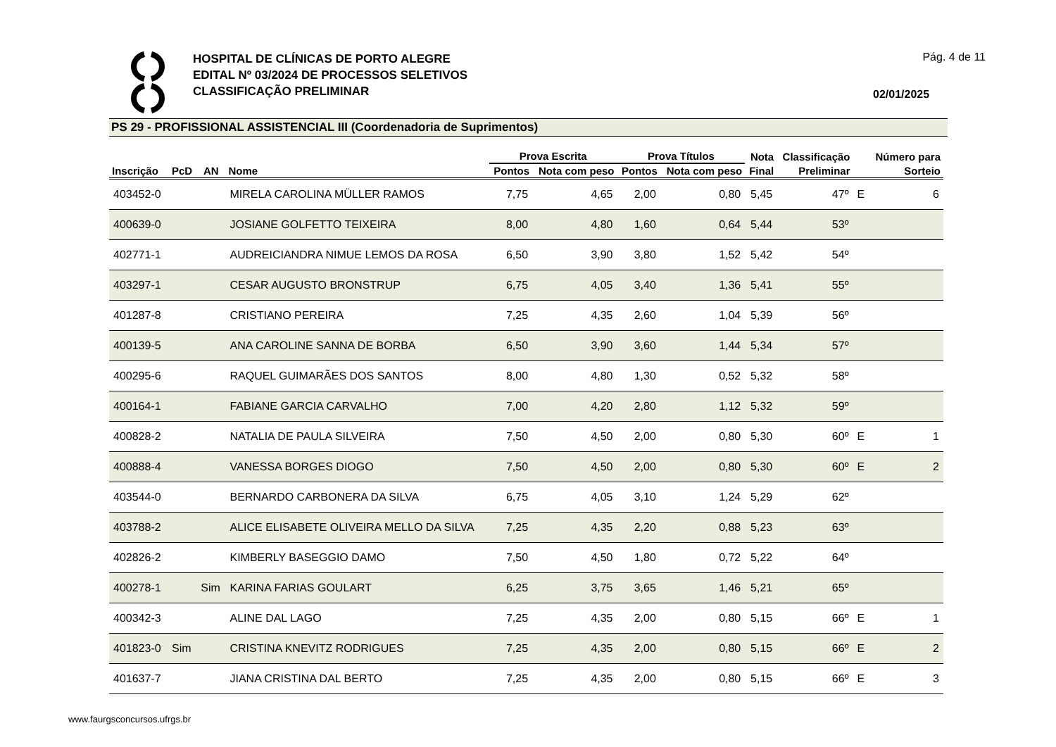HOSPITAL DE CLÍNICAS DE PORTO ALEGRE
EDITAL Nº 03/2024 DE PROCESSOS SELETIVOS
CLASSIFICAÇÃO PRELIMINAR
Pág. 4 de 11
02/01/2025
PS 29 - PROFISSIONAL ASSISTENCIAL III (Coordenadoria de Suprimentos)
| | | | | Prova Escrita | | Prova Títulos | | Nota | Classificação | | Número para |
| --- | --- | --- | --- | --- | --- | --- | --- | --- | --- | --- | --- |
| Inscrição | PcD | AN | Nome | Pontos | Nota com peso | Pontos | Nota com peso | Final | Preliminar | | Sorteio |
| 403452-0 | | | MIRELA CAROLINA MÜLLER RAMOS | 7,75 | 4,65 | 2,00 | 0,80 | 5,45 | 47º | E | 6 |
| 400639-0 | | | JOSIANE GOLFETTO TEIXEIRA | 8,00 | 4,80 | 1,60 | 0,64 | 5,44 | 53º | | |
| 402771-1 | | | AUDREICIANDRA NIMUE LEMOS DA ROSA | 6,50 | 3,90 | 3,80 | 1,52 | 5,42 | 54º | | |
| 403297-1 | | | CESAR AUGUSTO BRONSTRUP | 6,75 | 4,05 | 3,40 | 1,36 | 5,41 | 55º | | |
| 401287-8 | | | CRISTIANO PEREIRA | 7,25 | 4,35 | 2,60 | 1,04 | 5,39 | 56º | | |
| 400139-5 | | | ANA CAROLINE SANNA DE BORBA | 6,50 | 3,90 | 3,60 | 1,44 | 5,34 | 57º | | |
| 400295-6 | | | RAQUEL GUIMARÃES DOS SANTOS | 8,00 | 4,80 | 1,30 | 0,52 | 5,32 | 58º | | |
| 400164-1 | | | FABIANE GARCIA CARVALHO | 7,00 | 4,20 | 2,80 | 1,12 | 5,32 | 59º | | |
| 400828-2 | | | NATALIA DE PAULA SILVEIRA | 7,50 | 4,50 | 2,00 | 0,80 | 5,30 | 60º | E | 1 |
| 400888-4 | | | VANESSA BORGES DIOGO | 7,50 | 4,50 | 2,00 | 0,80 | 5,30 | 60º | E | 2 |
| 403544-0 | | | BERNARDO CARBONERA DA SILVA | 6,75 | 4,05 | 3,10 | 1,24 | 5,29 | 62º | | |
| 403788-2 | | | ALICE ELISABETE OLIVEIRA MELLO DA SILVA | 7,25 | 4,35 | 2,20 | 0,88 | 5,23 | 63º | | |
| 402826-2 | | | KIMBERLY BASEGGIO DAMO | 7,50 | 4,50 | 1,80 | 0,72 | 5,22 | 64º | | |
| 400278-1 | | Sim | KARINA FARIAS GOULART | 6,25 | 3,75 | 3,65 | 1,46 | 5,21 | 65º | | |
| 400342-3 | | | ALINE DAL LAGO | 7,25 | 4,35 | 2,00 | 0,80 | 5,15 | 66º | E | 1 |
| 401823-0 | Sim | | CRISTINA KNEVITZ RODRIGUES | 7,25 | 4,35 | 2,00 | 0,80 | 5,15 | 66º | E | 2 |
| 401637-7 | | | JIANA CRISTINA DAL BERTO | 7,25 | 4,35 | 2,00 | 0,80 | 5,15 | 66º | E | 3 |
www.faurgsconcursos.ufrgs.br